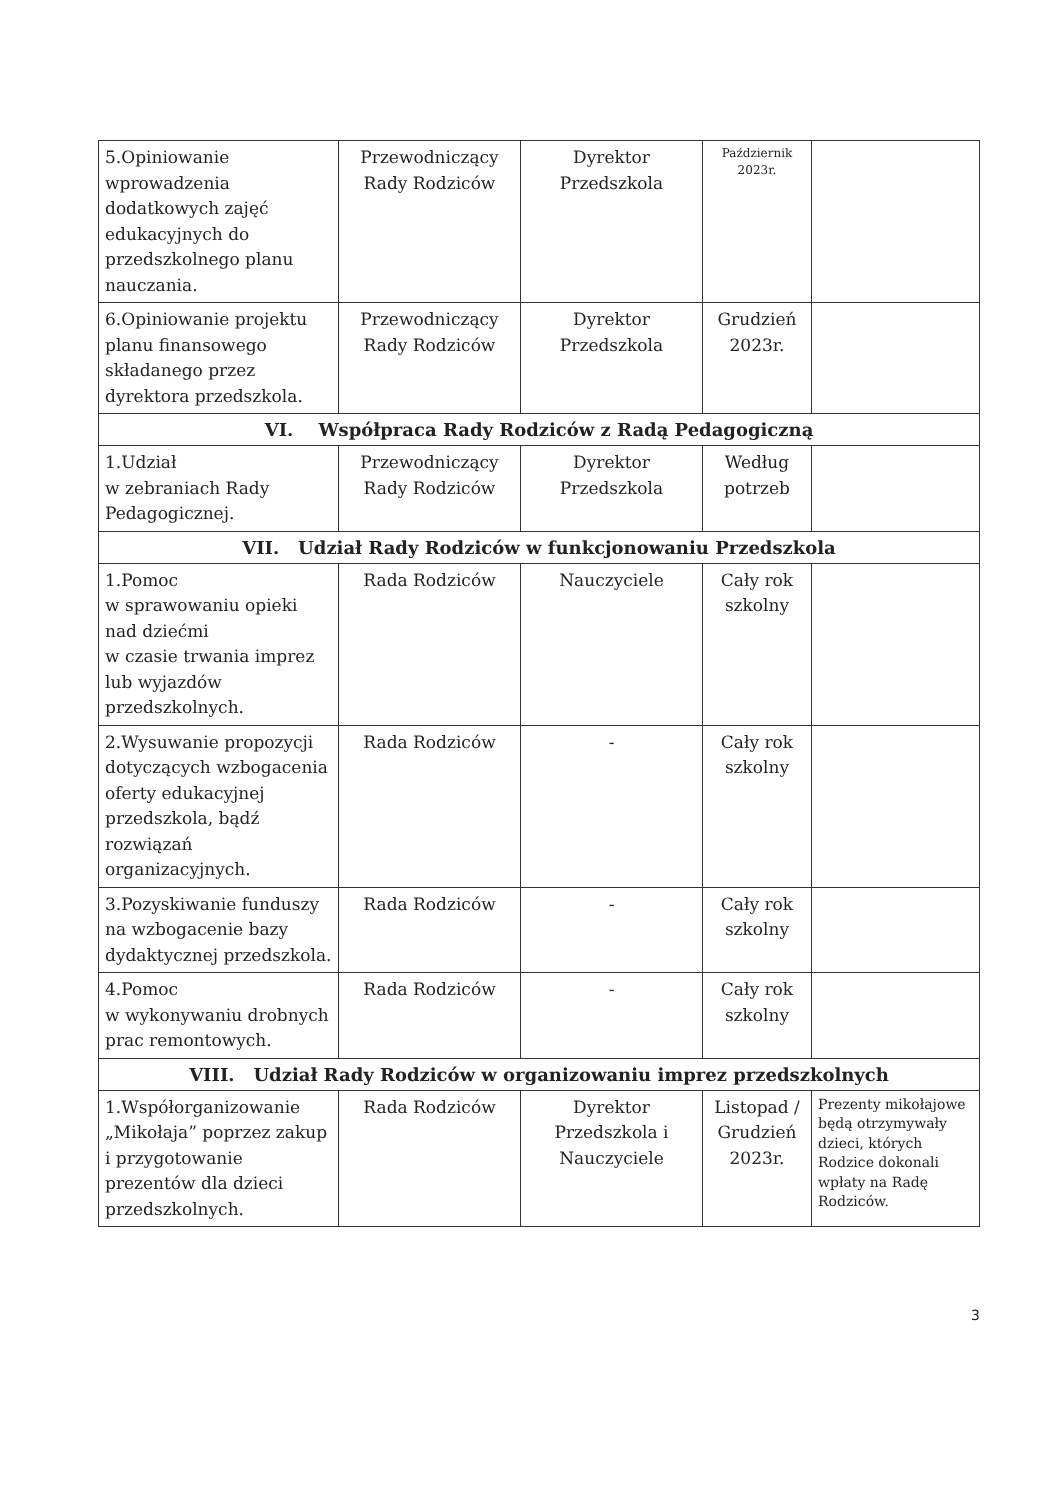| 5.Opiniowanie wprowadzenia dodatkowych zajęć edukacyjnych do przedszkolnego planu nauczania. | Przewodniczący Rady Rodziców | Dyrektor Przedszkola | Październik 2023r. | |
| 6.Opiniowanie projektu planu finansowego składanego przez dyrektora przedszkola. | Przewodniczący Rady Rodziców | Dyrektor Przedszkola | Grudzień 2023r. | |
| VI. Współpraca Rady Rodziców z Radą Pedagogiczną | | | | |
| 1.Udział w zebraniach Rady Pedagogicznej. | Przewodniczący Rady Rodziców | Dyrektor Przedszkola | Według potrzeb | |
| VII. Udział Rady Rodziców w funkcjonowaniu Przedszkola | | | | |
| 1.Pomoc w sprawowaniu opieki nad dziećmi w czasie trwania imprez lub wyjazdów przedszkolnych. | Rada Rodziców | Nauczyciele | Cały rok szkolny | |
| 2.Wysuwanie propozycji dotyczących wzbogacenia oferty edukacyjnej przedszkola, bądź rozwiązań organizacyjnych. | Rada Rodziców | - | Cały rok szkolny | |
| 3.Pozyskiwanie funduszy na wzbogacenie bazy dydaktycznej przedszkola. | Rada Rodziców | - | Cały rok szkolny | |
| 4.Pomoc w wykonywaniu drobnych prac remontowych. | Rada Rodziców | - | Cały rok szkolny | |
| VIII. Udział Rady Rodziców w organizowaniu imprez przedszkolnych | | | | |
| 1.Współorganizowanie „Mikołaja” poprzez zakup i przygotowanie prezentów dla dzieci przedszkolnych. | Rada Rodziców | Dyrektor Przedszkola i Nauczyciele | Listopad / Grudzień 2023r. | Prezenty mikołajowe będą otrzymywały dzieci, których Rodzice dokonali wpłaty na Radę Rodziców. |
3